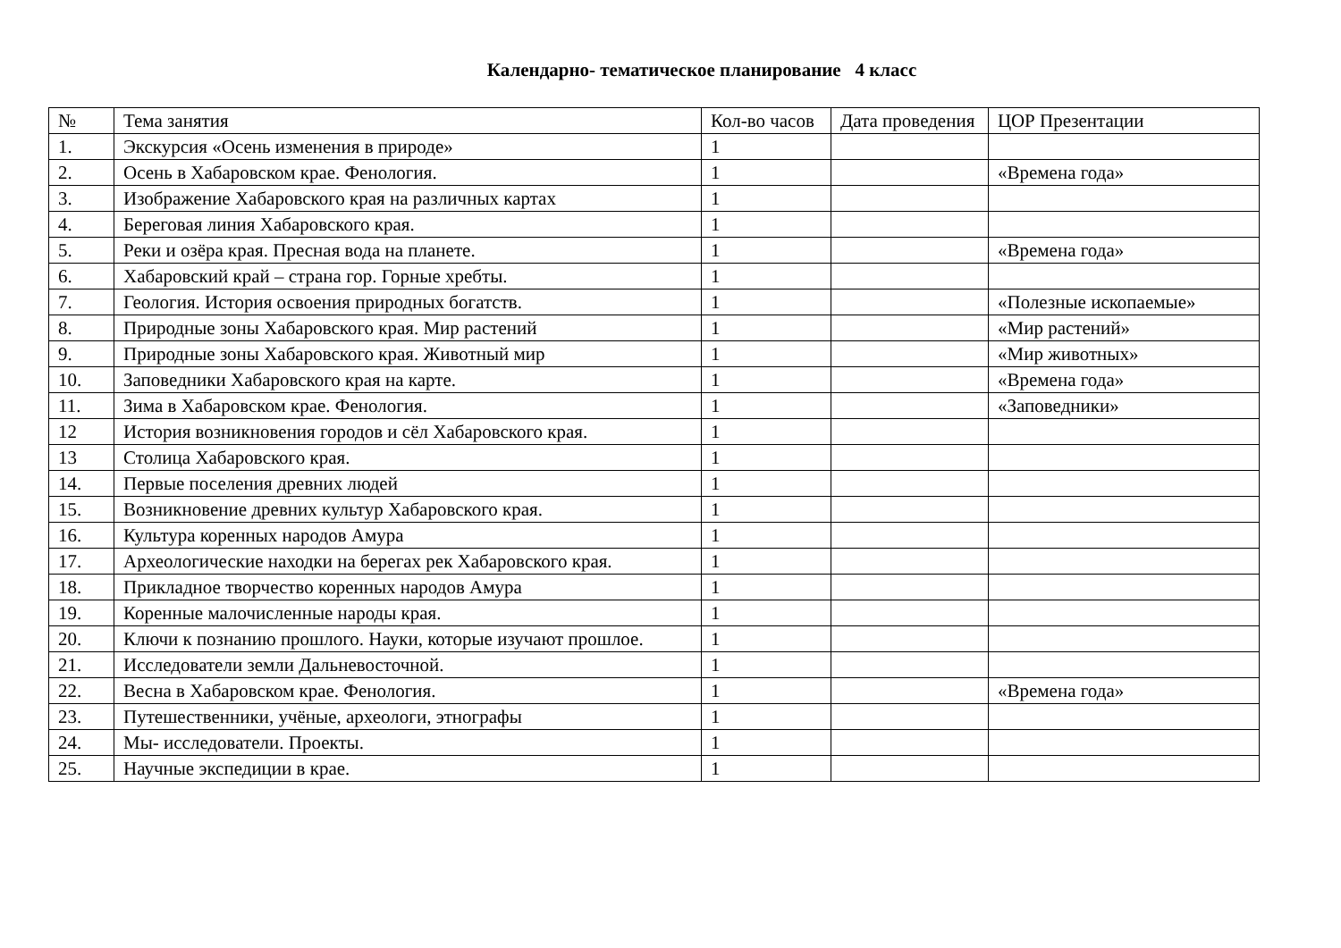Календарно- тематическое планирование 4 класс
| № | Тема занятия | Кол-во часов | Дата проведения | ЦОР Презентации |
| --- | --- | --- | --- | --- |
| 1. | Экскурсия «Осень изменения в природе» | 1 | | |
| 2. | Осень в Хабаровском крае. Фенология. | 1 | | «Времена года» |
| 3. | Изображение Хабаровского края на различных картах | 1 | | |
| 4. | Береговая линия Хабаровского края. | 1 | | |
| 5. | Реки и озёра края. Пресная вода на планете. | 1 | | «Времена года» |
| 6. | Хабаровский край – страна гор. Горные хребты. | 1 | | |
| 7. | Геология. История освоения природных богатств. | 1 | | «Полезные ископаемые» |
| 8. | Природные зоны Хабаровского края. Мир растений | 1 | | «Мир растений» |
| 9. | Природные зоны Хабаровского края. Животный мир | 1 | | «Мир животных» |
| 10. | Заповедники Хабаровского края на карте. | 1 | | «Времена года» |
| 11. | Зима в Хабаровском крае. Фенология. | 1 | | «Заповедники» |
| 12 | История возникновения городов и сёл Хабаровского края. | 1 | | |
| 13 | Столица Хабаровского края. | 1 | | |
| 14. | Первые поселения древних людей | 1 | | |
| 15. | Возникновение древних культур Хабаровского края. | 1 | | |
| 16. | Культура коренных народов Амура | 1 | | |
| 17. | Археологические находки на берегах рек Хабаровского края. | 1 | | |
| 18. | Прикладное творчество коренных народов Амура | 1 | | |
| 19. | Коренные малочисленные народы края. | 1 | | |
| 20. | Ключи к познанию прошлого. Науки, которые изучают прошлое. | 1 | | |
| 21. | Исследователи земли Дальневосточной. | 1 | | |
| 22. | Весна в Хабаровском крае. Фенология. | 1 | | «Времена года» |
| 23. | Путешественники, учёные, археологи, этнографы | 1 | | |
| 24. | Мы- исследователи. Проекты. | 1 | | |
| 25. | Научные экспедиции в крае. | 1 | | |